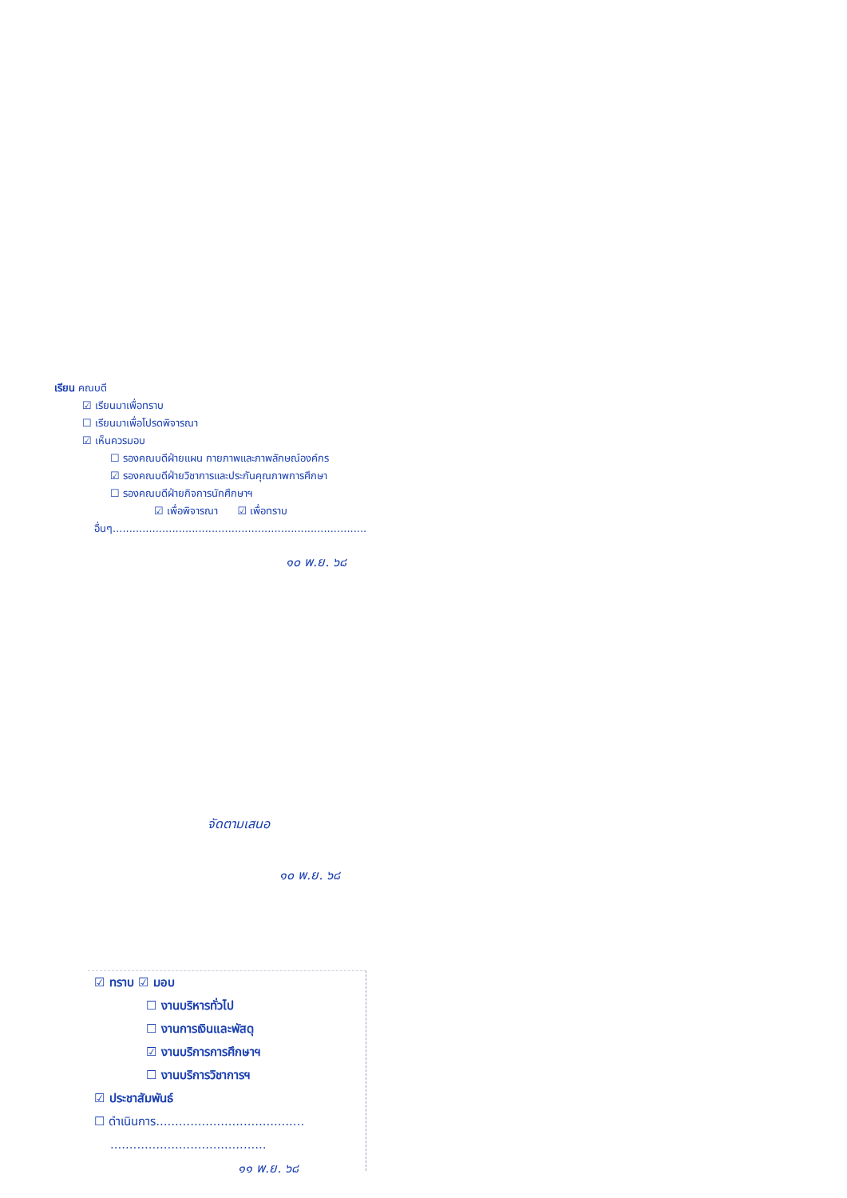เรียน คณบดี
☑ เรียนมาเพื่อทราบ
☐ เรียนมาเพื่อโปรดพิจารณา
☑ เห็นควรมอบ
☐ รองคณบดีฝ่ายแผน กายภาพและภาพลักษณ์องค์กร
☑ รองคณบดีฝ่ายวิชาการและประกันคุณภาพการศึกษา
☐ รองคณบดีฝ่ายกิจการนักศึกษาฯ
☑ เพื่อพิจารณา ☑ เพื่อทราบ
อื่นๆ.............................................................................
๑๐ พ.ย. ๖๘
จัดตามเสนอ
๑๐ พ.ย. ๖๘
☑ ทราบ ☑ มอบ
☐ งานบริหารทั่วไป
☐ งานการเงินและพัสดุ
☑ งานบริการการศึกษาฯ
☐ งานบริการวิชาการฯ
☑ ประชาสัมพันธ์
☐ ดำเนินการ.......................................
.........................................
๑๑ พ.ย. ๖๘